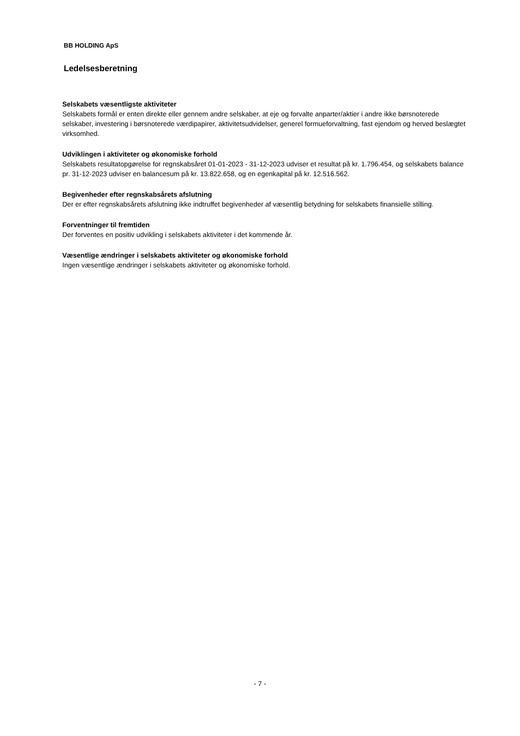BB HOLDING ApS
Ledelsesberetning
Selskabets væsentligste aktiviteter
Selskabets formål er enten direkte eller gennem andre selskaber, at eje og forvalte anparter/aktier i andre ikke børsnoterede selskaber, investering i børsnoterede værdipapirer, aktivitetsudvidelser, generel formueforvaltning, fast ejendom og herved beslægtet virksomhed.
Udviklingen i aktiviteter og økonomiske forhold
Selskabets resultatopgørelse for regnskabsåret 01-01-2023 - 31-12-2023 udviser et resultat på kr. 1.796.454, og selskabets balance pr. 31-12-2023 udviser en balancesum på kr. 13.822.658, og en egenkapital på kr. 12.516.562.
Begivenheder efter regnskabsårets afslutning
Der er efter regnskabsårets afslutning ikke indtruffet begivenheder af væsentlig betydning for selskabets finansielle stilling.
Forventninger til fremtiden
Der forventes en positiv udvikling i selskabets aktiviteter i det kommende år.
Væsentlige ændringer i selskabets aktiviteter og økonomiske forhold
Ingen væsentlige ændringer i selskabets aktiviteter og økonomiske forhold.
- 7 -